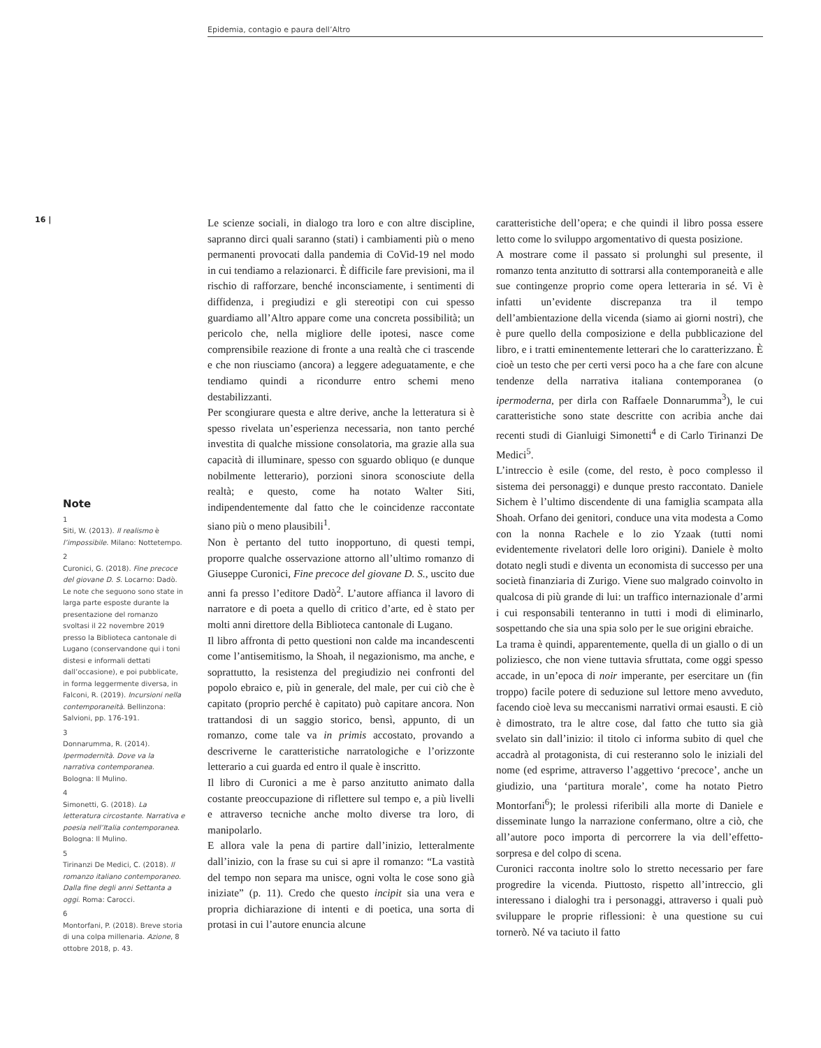Epidemia, contagio e paura dell’Altro
16 |
Note
1
Siti, W. (2013). Il realismo è l’impossibile. Milano: Nottetempo.
2
Curonici, G. (2018). Fine precoce del giovane D. S. Locarno: Dadò. Le note che seguono sono state in larga parte esposte durante la presentazione del romanzo svoltasi il 22 novembre 2019 presso la Biblioteca cantonale di Lugano (conservandone qui i toni distesi e informali dettati dall’occasione), e poi pubblicate, in forma leggermente diversa, in Falconi, R. (2019). Incursioni nella contemporaneità. Bellinzona: Salvioni, pp. 176-191.
3
Donnarumma, R. (2014). Ipermodernità. Dove va la narrativa contemporanea. Bologna: Il Mulino.
4
Simonetti, G. (2018). La letteratura circostante. Narrativa e poesia nell’Italia contemporanea. Bologna: Il Mulino.
5
Tirinanzi De Medici, C. (2018). Il romanzo italiano contemporaneo. Dalla fine degli anni Settanta a oggi. Roma: Carocci.
6
Montorfani, P. (2018). Breve storia di una colpa millenaria. Azione, 8 ottobre 2018, p. 43.
Le scienze sociali, in dialogo tra loro e con altre discipline, sapranno dirci quali saranno (stati) i cambiamenti più o meno permanenti provocati dalla pandemia di CoVid-19 nel modo in cui tendiamo a relazionarci. È difficile fare previsioni, ma il rischio di rafforzare, benché inconsciamente, i sentimenti di diffidenza, i pregiudizi e gli stereotipi con cui spesso guardiamo all’Altro appare come una concreta possibilità; un pericolo che, nella migliore delle ipotesi, nasce come comprensibile reazione di fronte a una realtà che ci trascende e che non riusciamo (ancora) a leggere adeguatamente, e che tendiamo quindi a ricondurre entro schemi meno destabilizzanti.
Per scongiurare questa e altre derive, anche la letteratura si è spesso rivelata un’esperienza necessaria, non tanto perché investita di qualche missione consolatoria, ma grazie alla sua capacità di illuminare, spesso con sguardo obliquo (e dunque nobilmente letterario), porzioni sinora sconosciute della realtà; e questo, come ha notato Walter Siti, indipendentemente dal fatto che le coincidenze raccontate siano più o meno plausibili<sup>1</sup>.
Non è pertanto del tutto inopportuno, di questi tempi, proporre qualche osservazione attorno all’ultimo romanzo di Giuseppe Curonici, Fine precoce del giovane D. S., uscito due anni fa presso l’editore Dadò<sup>2</sup>. L’autore affianca il lavoro di narratore e di poeta a quello di critico d’arte, ed è stato per molti anni direttore della Biblioteca cantonale di Lugano.
Il libro affronta di petto questioni non calde ma incandescenti come l’antisemitismo, la Shoah, il negazionismo, ma anche, e soprattutto, la resistenza del pregiudizio nei confronti del popolo ebraico e, più in generale, del male, per cui ciò che è capitato (proprio perché è capitato) può capitare ancora. Non trattandosi di un saggio storico, bensì, appunto, di un romanzo, come tale va in primis accostato, provando a descriverne le caratteristiche narratologiche e l’orizzonte letterario a cui guarda ed entro il quale è inscritto.
Il libro di Curonici a me è parso anzitutto animato dalla costante preoccupazione di riflettere sul tempo e, a più livelli e attraverso tecniche anche molto diverse tra loro, di manipolarlo.
E allora vale la pena di partire dall’inizio, letteralmente dall’inizio, con la frase su cui si apre il romanzo: “La vastità del tempo non separa ma unisce, ogni volta le cose sono già iniziate” (p. 11). Credo che questo incipit sia una vera e propria dichiarazione di intenti e di poetica, una sorta di protasi in cui l’autore enuncia alcune
caratteristiche dell’opera; e che quindi il libro possa essere letto come lo sviluppo argomentativo di questa posizione.
A mostrare come il passato si prolunghi sul presente, il romanzo tenta anzitutto di sottrarsi alla contemporaneità e alle sue contingenze proprio come opera letteraria in sé. Vi è infatti un’evidente discrepanza tra il tempo dell’ambientazione della vicenda (siamo ai giorni nostri), che è pure quello della composizione e della pubblicazione del libro, e i tratti eminentemente letterari che lo caratterizzano. È cioè un testo che per certi versi poco ha a che fare con alcune tendenze della narrativa italiana contemporanea (o ipermoderna, per dirla con Raffaele Donnarumma<sup>3</sup>), le cui caratteristiche sono state descritte con acribia anche dai recenti studi di Gianluigi Simonetti<sup>4</sup> e di Carlo Tirinanzi De Medici<sup>5</sup>.
L’intreccio è esile (come, del resto, è poco complesso il sistema dei personaggi) e dunque presto raccontato. Daniele Sichem è l’ultimo discendente di una famiglia scampata alla Shoah. Orfano dei genitori, conduce una vita modesta a Como con la nonna Rachele e lo zio Yzaak (tutti nomi evidentemente rivelatori delle loro origini). Daniele è molto dotato negli studi e diventa un economista di successo per una società finanziaria di Zurigo. Viene suo malgrado coinvolto in qualcosa di più grande di lui: un traffico internazionale d’armi i cui responsabili tenteranno in tutti i modi di eliminarlo, sospettando che sia una spia solo per le sue origini ebraiche.
La trama è quindi, apparentemente, quella di un giallo o di un poliziesco, che non viene tuttavia sfruttata, come oggi spesso accade, in un’epoca di noir imperante, per esercitare un (fin troppo) facile potere di seduzione sul lettore meno avveduto, facendo cioè leva su meccanismi narrativi ormai esausti. E ciò è dimostrato, tra le altre cose, dal fatto che tutto sia già svelato sin dall’inizio: il titolo ci informa subito di quel che accadrà al protagonista, di cui resteranno solo le iniziali del nome (ed esprime, attraverso l’aggettivo ‘precoce’, anche un giudizio, una ‘partitura morale’, come ha notato Pietro Montorfani<sup>6</sup>); le prolessi riferibili alla morte di Daniele e disseminate lungo la narrazione confermano, oltre a ciò, che all’autore poco importa di percorrere la via dell’effetto-sorpresa e del colpo di scena.
Curonici racconta inoltre solo lo stretto necessario per fare progredire la vicenda. Piuttosto, rispetto all’intreccio, gli interessano i dialoghi tra i personaggi, attraverso i quali può sviluppare le proprie riflessioni: è una questione su cui tornerò. Né va taciuto il fatto